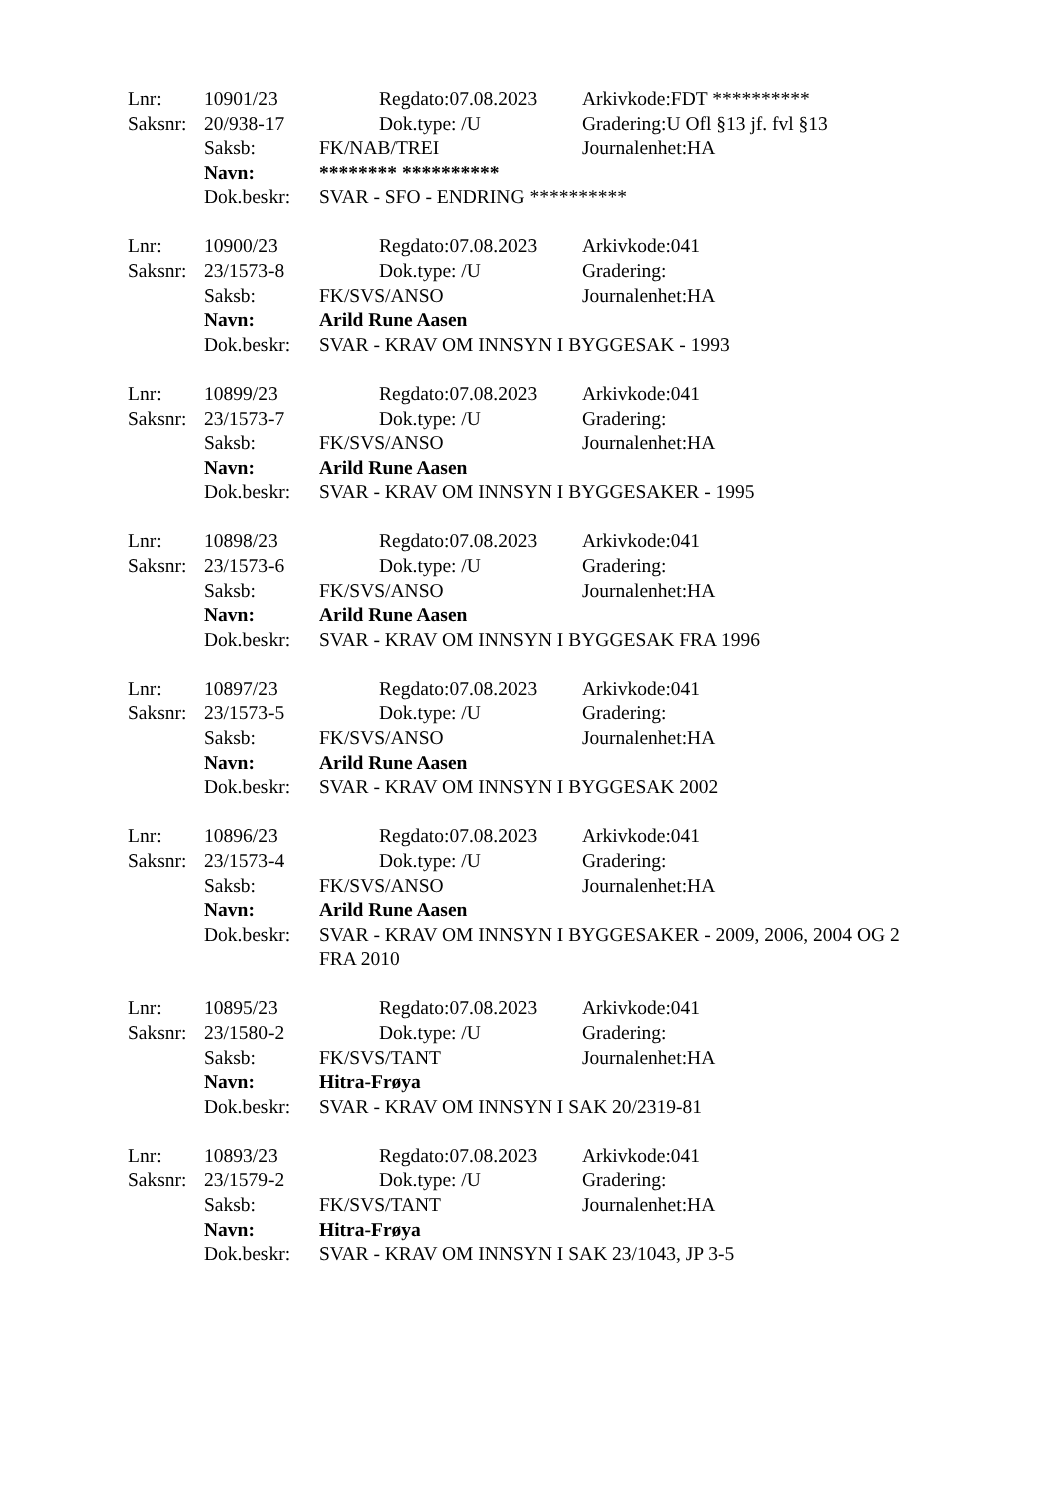Lnr: 10901/23 Regdato:07.08.2023 Arkivkode:FDT **********
Saksnr: 20/938-17 Dok.type: /U Gradering:U Ofl §13 jf. fvl §13
Saksb: FK/NAB/TREI Journalenhet:HA
Navn: ******** **********
Dok.beskr: SVAR - SFO - ENDRING **********
Lnr: 10900/23 Regdato:07.08.2023 Arkivkode:041
Saksnr: 23/1573-8 Dok.type: /U Gradering:
Saksb: FK/SVS/ANSO Journalenhet:HA
Navn: Arild Rune Aasen
Dok.beskr: SVAR - KRAV OM INNSYN I BYGGESAK - 1993
Lnr: 10899/23 Regdato:07.08.2023 Arkivkode:041
Saksnr: 23/1573-7 Dok.type: /U Gradering:
Saksb: FK/SVS/ANSO Journalenhet:HA
Navn: Arild Rune Aasen
Dok.beskr: SVAR - KRAV OM INNSYN I BYGGESAKER - 1995
Lnr: 10898/23 Regdato:07.08.2023 Arkivkode:041
Saksnr: 23/1573-6 Dok.type: /U Gradering:
Saksb: FK/SVS/ANSO Journalenhet:HA
Navn: Arild Rune Aasen
Dok.beskr: SVAR - KRAV OM INNSYN I BYGGESAK FRA 1996
Lnr: 10897/23 Regdato:07.08.2023 Arkivkode:041
Saksnr: 23/1573-5 Dok.type: /U Gradering:
Saksb: FK/SVS/ANSO Journalenhet:HA
Navn: Arild Rune Aasen
Dok.beskr: SVAR - KRAV OM INNSYN I BYGGESAK 2002
Lnr: 10896/23 Regdato:07.08.2023 Arkivkode:041
Saksnr: 23/1573-4 Dok.type: /U Gradering:
Saksb: FK/SVS/ANSO Journalenhet:HA
Navn: Arild Rune Aasen
Dok.beskr: SVAR - KRAV OM INNSYN I BYGGESAKER - 2009, 2006, 2004 OG 2 FRA 2010
Lnr: 10895/23 Regdato:07.08.2023 Arkivkode:041
Saksnr: 23/1580-2 Dok.type: /U Gradering:
Saksb: FK/SVS/TANT Journalenhet:HA
Navn: Hitra-Frøya
Dok.beskr: SVAR - KRAV OM INNSYN I SAK 20/2319-81
Lnr: 10893/23 Regdato:07.08.2023 Arkivkode:041
Saksnr: 23/1579-2 Dok.type: /U Gradering:
Saksb: FK/SVS/TANT Journalenhet:HA
Navn: Hitra-Frøya
Dok.beskr: SVAR - KRAV OM INNSYN I SAK 23/1043, JP 3-5